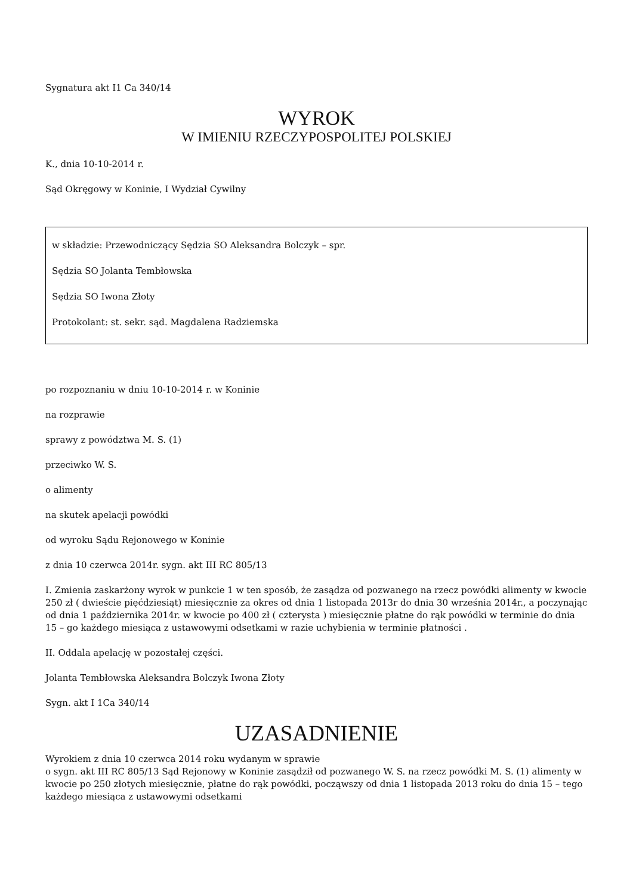Sygnatura akt I1 Ca 340/14
WYROK
W IMIENIU RZECZYPOSPOLITEJ POLSKIEJ
K., dnia 10-10-2014 r.
Sąd Okręgowy w Koninie, I Wydział Cywilny
w składzie: Przewodniczący Sędzia SO Aleksandra Bolczyk – spr.
Sędzia SO Jolanta Tembłowska
Sędzia SO Iwona Złoty
Protokolant: st. sekr. sąd. Magdalena Radziemska
po rozpoznaniu w dniu 10-10-2014 r. w Koninie
na rozprawie
sprawy z powództwa M. S. (1)
przeciwko W. S.
o alimenty
na skutek apelacji powódki
od wyroku Sądu Rejonowego w Koninie
z dnia 10 czerwca 2014r. sygn. akt III RC 805/13
I. Zmienia zaskarżony wyrok w punkcie 1 w ten sposób, że zasądza od pozwanego na rzecz powódki alimenty w kwocie 250 zł ( dwieście pięćdziesiąt) miesięcznie za okres od dnia 1 listopada 2013r do dnia 30 września 2014r., a poczynając od dnia 1 października 2014r. w kwocie po 400 zł ( czterysta ) miesięcznie płatne do rąk powódki w terminie do dnia 15 – go każdego miesiąca z ustawowymi odsetkami w razie uchybienia w terminie płatności .
II. Oddala apelację w pozostałej części.
Jolanta Tembłowska Aleksandra Bolczyk Iwona Złoty
Sygn. akt I 1Ca 340/14
UZASADNIENIE
Wyrokiem z dnia 10 czerwca 2014 roku wydanym w sprawie
o sygn. akt III RC 805/13 Sąd Rejonowy w Koninie zasądził od pozwanego W. S. na rzecz powódki M. S. (1) alimenty w kwocie po 250 złotych miesięcznie, płatne do rąk powódki, począwszy od dnia 1 listopada 2013 roku do dnia 15 – tego każdego miesiąca z ustawowymi odsetkami